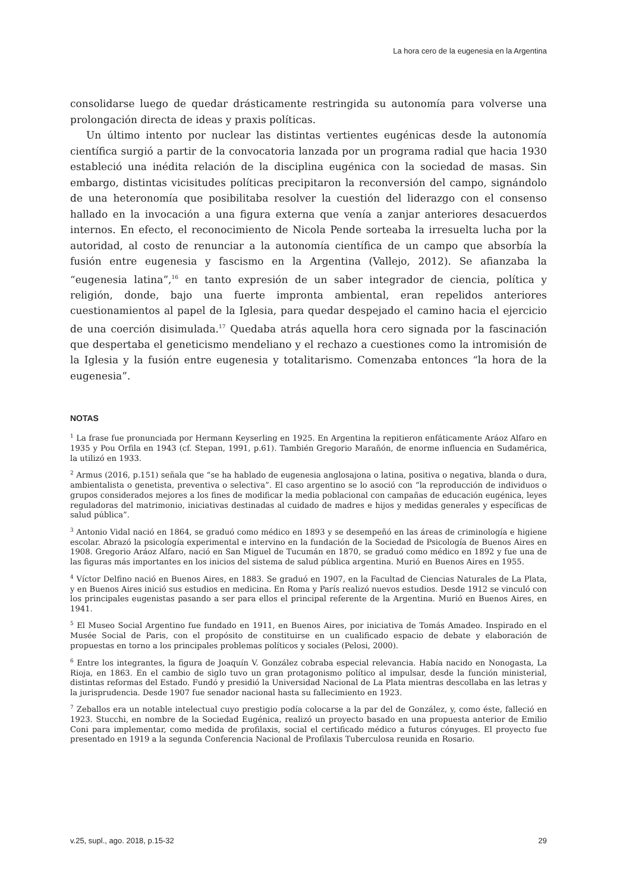La hora cero de la eugenesia en la Argentina
consolidarse luego de quedar drásticamente restringida su autonomía para volverse una prolongación directa de ideas y praxis políticas.
Un último intento por nuclear las distintas vertientes eugénicas desde la autonomía científica surgió a partir de la convocatoria lanzada por un programa radial que hacia 1930 estableció una inédita relación de la disciplina eugénica con la sociedad de masas. Sin embargo, distintas vicisitudes políticas precipitaron la reconversión del campo, signándolo de una heteronomía que posibilitaba resolver la cuestión del liderazgo con el consenso hallado en la invocación a una figura externa que venía a zanjar anteriores desacuerdos internos. En efecto, el reconocimiento de Nicola Pende sorteaba la irresuelta lucha por la autoridad, al costo de renunciar a la autonomía científica de un campo que absorbía la fusión entre eugenesia y fascismo en la Argentina (Vallejo, 2012). Se afianzaba la “eugenesia latina”,<sup>16</sup> en tanto expresión de un saber integrador de ciencia, política y religión, donde, bajo una fuerte impronta ambiental, eran repelidos anteriores cuestionamientos al papel de la Iglesia, para quedar despejado el camino hacia el ejercicio de una coerción disimulada.<sup>17</sup> Quedaba atrás aquella hora cero signada por la fascinación que despertaba el geneticismo mendeliano y el rechazo a cuestiones como la intromisión de la Iglesia y la fusión entre eugenesia y totalitarismo. Comenzaba entonces “la hora de la eugenesia”.
NOTAS
<sup>1</sup> La frase fue pronunciada por Hermann Keyserling en 1925. En Argentina la repitieron enfáticamente Aráoz Alfaro en 1935 y Pou Orfila en 1943 (cf. Stepan, 1991, p.61). También Gregorio Marañón, de enorme influencia en Sudamérica, la utilizó en 1933.
<sup>2</sup> Armus (2016, p.151) señala que “se ha hablado de eugenesia anglosajona o latina, positiva o negativa, blanda o dura, ambientalista o genetista, preventiva o selectiva”. El caso argentino se lo asoció con “la reproducción de individuos o grupos considerados mejores a los fines de modificar la media poblacional con campañas de educación eugénica, leyes reguladoras del matrimonio, iniciativas destinadas al cuidado de madres e hijos y medidas generales y específicas de salud pública”.
<sup>3</sup> Antonio Vidal nació en 1864, se graduó como médico en 1893 y se desempeñó en las áreas de criminología e higiene escolar. Abrazó la psicología experimental e intervino en la fundación de la Sociedad de Psicología de Buenos Aires en 1908. Gregorio Aráoz Alfaro, nació en San Miguel de Tucumán en 1870, se graduó como médico en 1892 y fue una de las figuras más importantes en los inicios del sistema de salud pública argentina. Murió en Buenos Aires en 1955.
<sup>4</sup> Víctor Delfino nació en Buenos Aires, en 1883. Se graduó en 1907, en la Facultad de Ciencias Naturales de La Plata, y en Buenos Aires inició sus estudios en medicina. En Roma y París realizó nuevos estudios. Desde 1912 se vinculó con los principales eugenistas pasando a ser para ellos el principal referente de la Argentina. Murió en Buenos Aires, en 1941.
<sup>5</sup> El Museo Social Argentino fue fundado en 1911, en Buenos Aires, por iniciativa de Tomás Amadeo. Inspirado en el Musée Social de Paris, con el propósito de constituirse en un cualificado espacio de debate y elaboración de propuestas en torno a los principales problemas políticos y sociales (Pelosi, 2000).
<sup>6</sup> Entre los integrantes, la figura de Joaquín V. González cobraba especial relevancia. Había nacido en Nonogasta, La Rioja, en 1863. En el cambio de siglo tuvo un gran protagonismo político al impulsar, desde la función ministerial, distintas reformas del Estado. Fundó y presidió la Universidad Nacional de La Plata mientras descollaba en las letras y la jurisprudencia. Desde 1907 fue senador nacional hasta su fallecimiento en 1923.
<sup>7</sup> Zeballos era un notable intelectual cuyo prestigio podía colocarse a la par del de González, y, como éste, falleció en 1923. Stucchi, en nombre de la Sociedad Eugénica, realizó un proyecto basado en una propuesta anterior de Emilio Coni para implementar, como medida de profilaxis, social el certificado médico a futuros cónyuges. El proyecto fue presentado en 1919 a la segunda Conferencia Nacional de Profilaxis Tuberculosa reunida en Rosario.
v.25, supl., ago. 2018, p.15-32 29